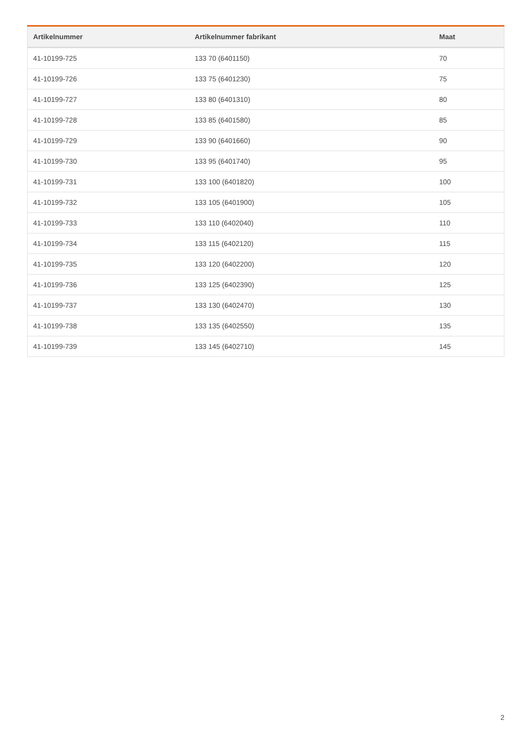| Artikelnummer | Artikelnummer fabrikant | Maat |
| --- | --- | --- |
| 41-10199-725 | 133 70 (6401150) | 70 |
| 41-10199-726 | 133 75 (6401230) | 75 |
| 41-10199-727 | 133 80 (6401310) | 80 |
| 41-10199-728 | 133 85 (6401580) | 85 |
| 41-10199-729 | 133 90 (6401660) | 90 |
| 41-10199-730 | 133 95 (6401740) | 95 |
| 41-10199-731 | 133 100 (6401820) | 100 |
| 41-10199-732 | 133 105 (6401900) | 105 |
| 41-10199-733 | 133 110 (6402040) | 110 |
| 41-10199-734 | 133 115 (6402120) | 115 |
| 41-10199-735 | 133 120 (6402200) | 120 |
| 41-10199-736 | 133 125 (6402390) | 125 |
| 41-10199-737 | 133 130 (6402470) | 130 |
| 41-10199-738 | 133 135 (6402550) | 135 |
| 41-10199-739 | 133 145 (6402710) | 145 |
2